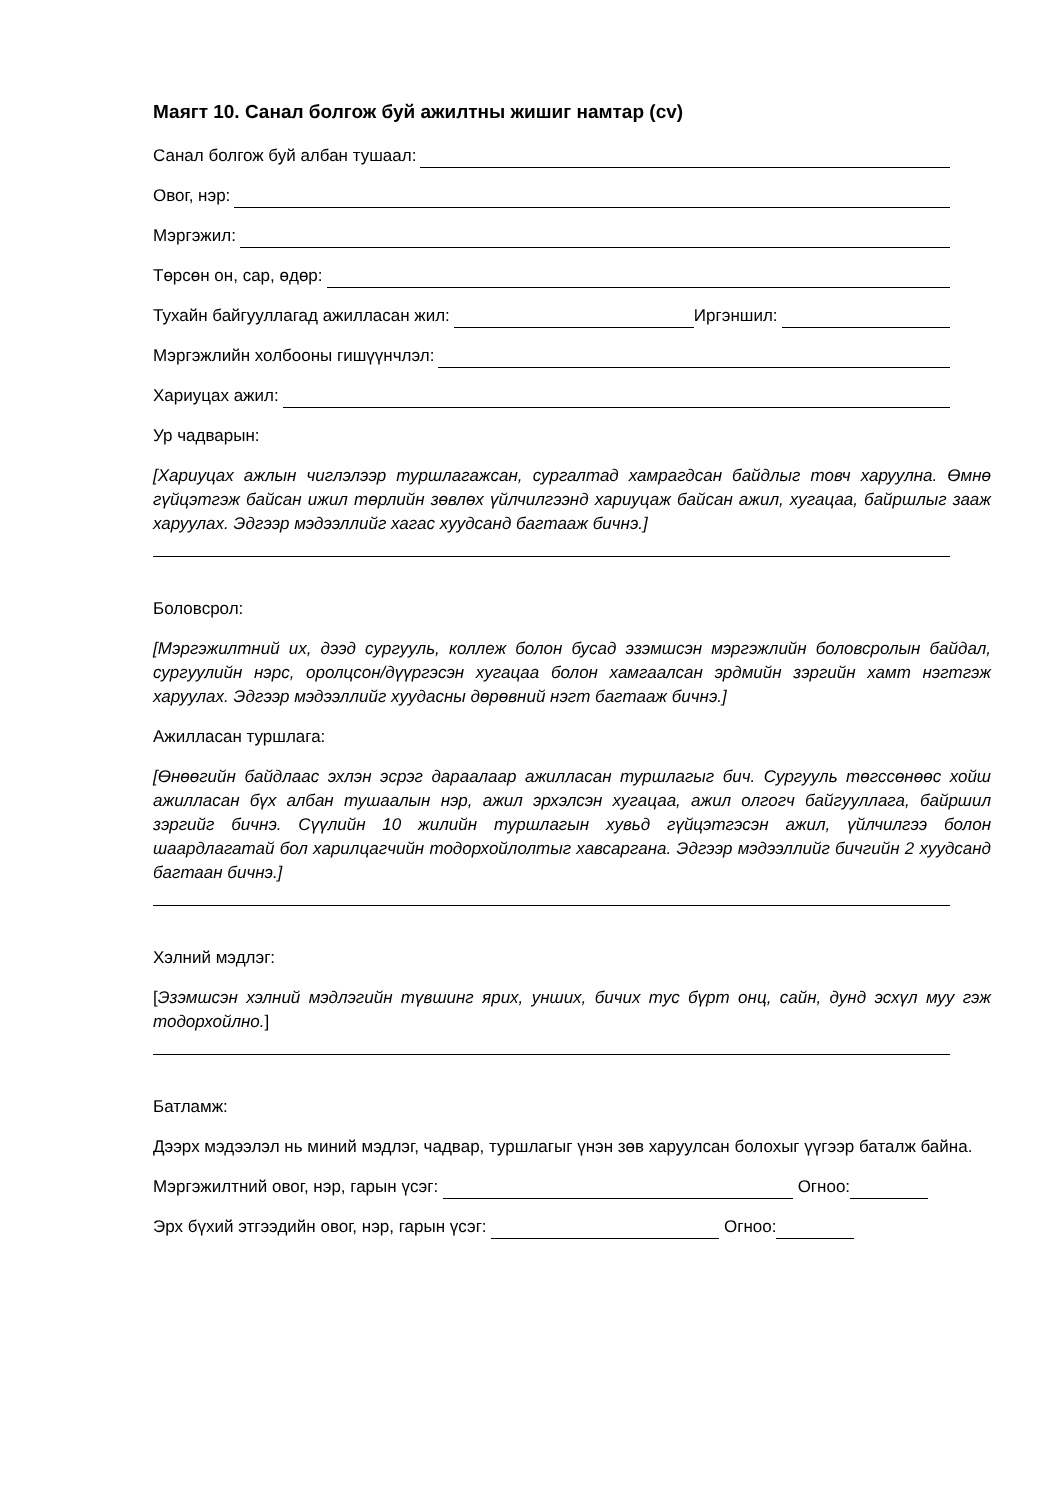Маягт 10. Санал болгож буй ажилтны жишиг намтар (cv)
Санал болгож буй албан тушаал:
Овог, нэр:
Мэргэжил:
Төрсөн он, сар, өдөр:
Тухайн байгууллагад ажилласан жил: Иргэншил:
Мэргэжлийн холбооны гишүүнчлэл:
Хариуцах ажил:
Ур чадварын:
[Хариуцах ажлын чиглэлээр туршлагажсан, сургалтад хамрагдсан байдлыг товч харуулна. Өмнө гүйцэтгэж байсан ижил төрлийн зөвлөх үйлчилгээнд хариуцаж байсан ажил, хугацаа, байршлыг зааж харуулах. Эдгээр мэдээллийг хагас хуудсанд багтааж бичнэ.]
Боловсрол:
[Мэргэжилтний их, дээд сургууль, коллеж болон бусад эзэмшсэн мэргэжлийн боловсролын байдал, сургуулийн нэрс, оролцсон/дүүргэсэн хугацаа болон хамгаалсан эрдмийн зэргийн хамт нэгтгэж харуулах. Эдгээр мэдээллийг хуудасны дөрөвний нэгт багтааж бичнэ.]
Ажилласан туршлага:
[Өнөөгийн байдлаас эхлэн эсрэг дараалаар ажилласан туршлагыг бич. Сургууль төгссөнөөс хойш ажилласан бүх албан тушаалын нэр, ажил эрхэлсэн хугацаа, ажил олгогч байгууллага, байршил зэргийг бичнэ. Сүүлийн 10 жилийн туршлагын хувьд гүйцэтгэсэн ажил, үйлчилгээ болон шаардлагатай бол харилцагчийн тодорхойлолтыг хавсаргана. Эдгээр мэдээллийг бичгийн 2 хуудсанд багтаан бичнэ.]
Хэлний мэдлэг:
[Эзэмшсэн хэлний мэдлэгийн түвшинг ярих, унших, бичих тус бүрт онц, сайн, дунд эсхүл муу гэж тодорхойлно.]
Батламж:
Дээрх мэдээлэл нь миний мэдлэг, чадвар, туршлагыг үнэн зөв харуулсан болохыг үүгээр баталж байна.
Мэргэжилтний овог, нэр, гарын үсэг: Огноо:
Эрх бүхий этгээдийн овог, нэр, гарын үсэг: Огноо: